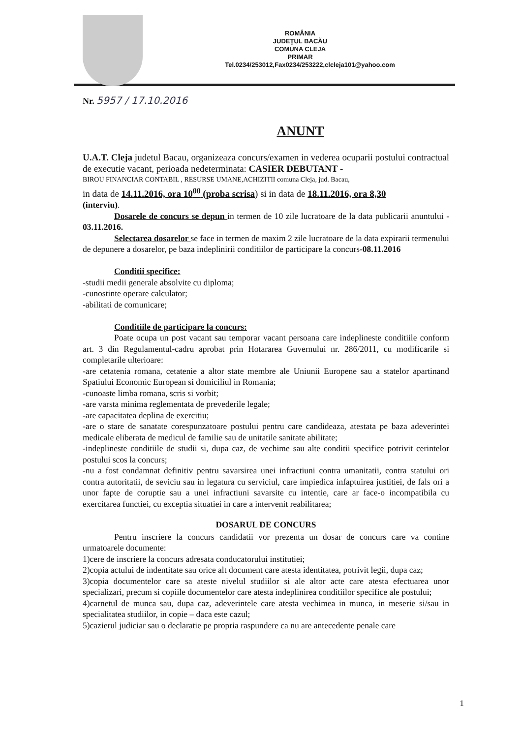ROMÂNIA
JUDEŢUL BACĂU
COMUNA CLEJA
PRIMAR
Tel.0234/253012,Fax0234/253222,clcleja101@yahoo.com
Nr. 5957 / 17.10.2016
ANUNT
U.A.T. Cleja judetul Bacau, organizeaza concurs/examen in vederea ocuparii postului contractual de executie vacant, perioada nedeterminata: CASIER DEBUTANT -
BIROU FINANCIAR CONTABIL , RESURSE UMANE,ACHIZITII comuna Cleja, jud. Bacau,
in data de 14.11.2016, ora 10<sup>00</sup> (proba scrisa) si in data de 18.11.2016, ora 8,30
(interviu).
Dosarele de concurs se depun in termen de 10 zile lucratoare de la data publicarii anuntului - 03.11.2016.
Selectarea dosarelor se face in termen de maxim 2 zile lucratoare de la data expirarii termenului de depunere a dosarelor, pe baza indeplinirii conditiilor de participare la concurs-08.11.2016
Conditii specifice:
-studii medii generale absolvite cu diploma;
-cunostinte operare calculator;
-abilitati de comunicare;
Conditiile de participare la concurs:
Poate ocupa un post vacant sau temporar vacant persoana care indeplineste conditiile conform art. 3 din Regulamentul-cadru aprobat prin Hotararea Guvernului nr. 286/2011, cu modificarile si completarile ulterioare:
-are cetatenia romana, cetatenie a altor state membre ale Uniunii Europene sau a statelor apartinand Spatiului Economic European si domiciliul in Romania;
-cunoaste limba romana, scris si vorbit;
-are varsta minima reglementata de prevederile legale;
-are capacitatea deplina de exercitiu;
-are o stare de sanatate corespunzatoare postului pentru care candideaza, atestata pe baza adeverintei medicale eliberata de medicul de familie sau de unitatile sanitate abilitate;
-indeplineste conditiile de studii si, dupa caz, de vechime sau alte conditii specifice potrivit cerintelor postului scos la concurs;
-nu a fost condamnat definitiv pentru savarsirea unei infractiuni contra umanitatii, contra statului ori contra autoritatii, de seviciu sau in legatura cu serviciul, care impiedica infaptuirea justitiei, de fals ori a unor fapte de coruptie sau a unei infractiuni savarsite cu intentie, care ar face-o incompatibila cu exercitarea functiei, cu exceptia situatiei in care a intervenit reabilitarea;
DOSARUL DE CONCURS
Pentru inscriere la concurs candidatii vor prezenta un dosar de concurs care va contine urmatoarele documente:
1)cere de inscriere la concurs adresata conducatorului institutiei;
2)copia actului de indentitate sau orice alt document care atesta identitatea, potrivit legii, dupa caz;
3)copia documentelor care sa ateste nivelul studiilor si ale altor acte care atesta efectuarea unor specializari, precum si copiile documentelor care atesta indeplinirea conditiilor specifice ale postului;
4)carnetul de munca sau, dupa caz, adeverintele care atesta vechimea in munca, in meserie si/sau in specialitatea studiilor, in copie – daca este cazul;
5)cazierul judiciar sau o declaratie pe propria raspundere ca nu are antecedente penale care
1